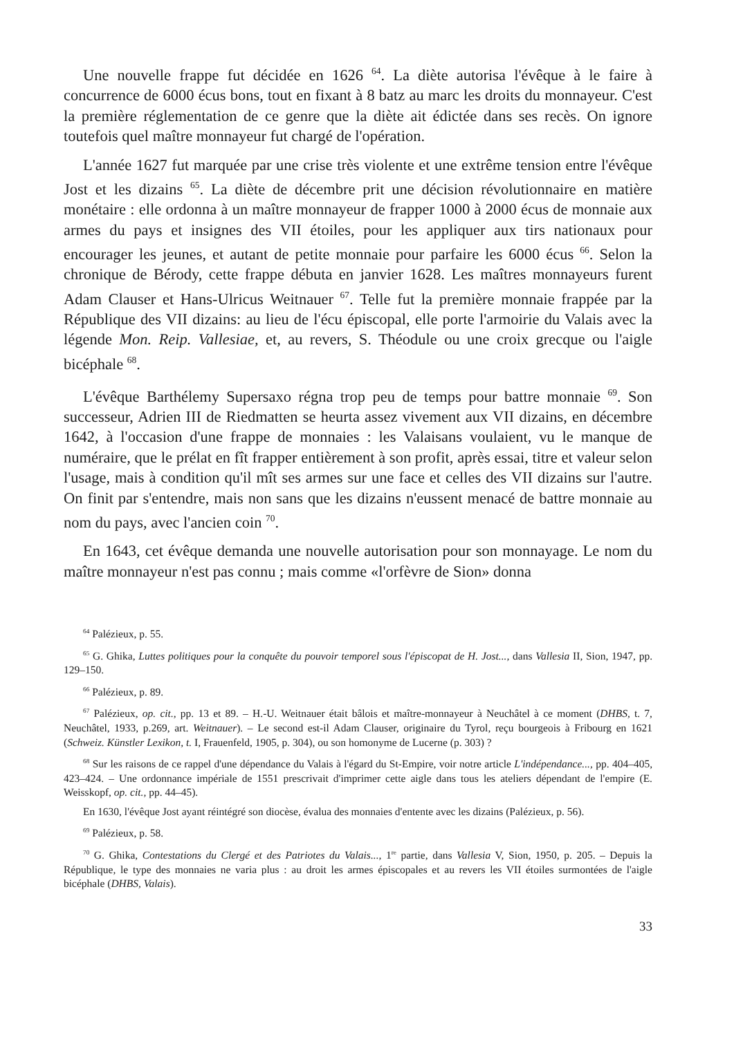Une nouvelle frappe fut décidée en 1626 <sup>64</sup>. La diète autorisa l'évêque à le faire à concurrence de 6000 écus bons, tout en fixant à 8 batz au marc les droits du monnayeur. C'est la première réglementation de ce genre que la diète ait édictée dans ses recès. On ignore toutefois quel maître monnayeur fut chargé de l'opération.
L'année 1627 fut marquée par une crise très violente et une extrême tension entre l'évêque Jost et les dizains <sup>65</sup>. La diète de décembre prit une décision révolutionnaire en matière monétaire : elle ordonna à un maître monnayeur de frapper 1000 à 2000 écus de monnaie aux armes du pays et insignes des VII étoiles, pour les appliquer aux tirs nationaux pour encourager les jeunes, et autant de petite monnaie pour parfaire les 6000 écus <sup>66</sup>. Selon la chronique de Bérody, cette frappe débuta en janvier 1628. Les maîtres monnayeurs furent Adam Clauser et Hans-Ulricus Weitnauer <sup>67</sup>. Telle fut la première monnaie frappée par la République des VII dizains: au lieu de l'écu épiscopal, elle porte l'armoirie du Valais avec la légende Mon. Reip. Vallesiae, et, au revers, S. Théodule ou une croix grecque ou l'aigle bicéphale <sup>68</sup>.
L'évêque Barthélemy Supersaxo régna trop peu de temps pour battre monnaie <sup>69</sup>. Son successeur, Adrien III de Riedmatten se heurta assez vivement aux VII dizains, en décembre 1642, à l'occasion d'une frappe de monnaies : les Valaisans voulaient, vu le manque de numéraire, que le prélat en fît frapper entièrement à son profit, après essai, titre et valeur selon l'usage, mais à condition qu'il mît ses armes sur une face et celles des VII dizains sur l'autre. On finit par s'entendre, mais non sans que les dizains n'eussent menacé de battre monnaie au nom du pays, avec l'ancien coin <sup>70</sup>.
En 1643, cet évêque demanda une nouvelle autorisation pour son monnayage. Le nom du maître monnayeur n'est pas connu ; mais comme «l'orfèvre de Sion» donna
<sup>64</sup> Palézieux, p. 55.
<sup>65</sup> G. Ghika, Luttes politiques pour la conquête du pouvoir temporel sous l'épiscopat de H. Jost..., dans Vallesia II, Sion, 1947, pp. 129–150.
<sup>66</sup> Palézieux, p. 89.
<sup>67</sup> Palézieux, op. cit., pp. 13 et 89. – H.-U. Weitnauer était bâlois et maître-monnayeur à Neuchâtel à ce moment (DHBS, t. 7, Neuchâtel, 1933, p.269, art. Weitnauer). – Le second est-il Adam Clauser, originaire du Tyrol, reçu bourgeois à Fribourg en 1621 (Schweiz. Künstler Lexikon, t. I, Frauenfeld, 1905, p. 304), ou son homonyme de Lucerne (p. 303) ?
<sup>68</sup> Sur les raisons de ce rappel d'une dépendance du Valais à l'égard du St-Empire, voir notre article L'indépendance..., pp. 404–405, 423–424. – Une ordonnance impériale de 1551 prescrivait d'imprimer cette aigle dans tous les ateliers dépendant de l'empire (E. Weisskopf, op. cit., pp. 44–45).
En 1630, l'évêque Jost ayant réintégré son diocèse, évalua des monnaies d'entente avec les dizains (Palézieux, p. 56).
<sup>69</sup> Palézieux, p. 58.
<sup>70</sup> G. Ghika, Contestations du Clergé et des Patriotes du Valais..., 1<sup>re</sup> partie, dans Vallesia V, Sion, 1950, p. 205. – Depuis la République, le type des monnaies ne varia plus : au droit les armes épiscopales et au revers les VII étoiles surmontées de l'aigle bicéphale (DHBS, Valais).
33